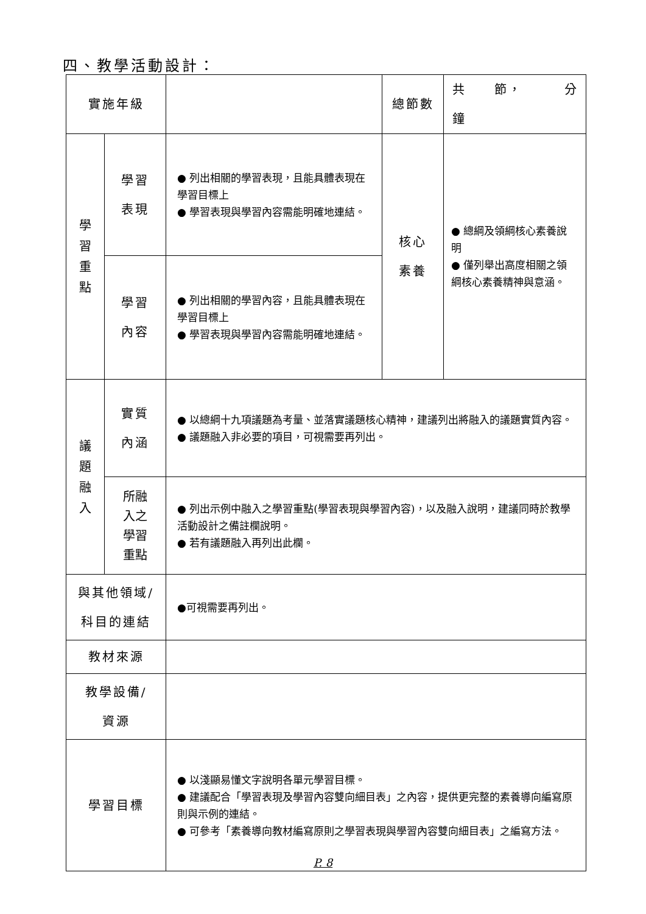四、教學活動設計：
| 實施年級 | | | 總節數 | 共 節， 分鐘 |
| 學 習 重 點 | 學習 表現 | ● 列出相關的學習表現，且能具體表現在學習目標上 ● 學習表現與學習內容需能明確地連結。 | 核心 素養 | ● 總綱及領綱核心素養說明 ● 僅列舉出高度相關之領綱核心素養精神與意涵。 |
| | 學習 內容 | ● 列出相關的學習內容，且能具體表現在學習目標上 ● 學習表現與學習內容需能明確地連結。 | | |
| 議 題 融 入 | 實質 內涵 | ● 以總綱十九項議題為考量、並落實議題核心精神，建議列出將融入的議題實質內容。 ● 議題融入非必要的項目，可視需要再列出。 | | |
| | 所融 入之 學習 重點 | ● 列出示例中融入之學習重點(學習表現與學習內容)，以及融入說明，建議同時於教學活動設計之備註欄說明。 ● 若有議題融入再列出此欄。 | | |
| 與其他領域/ 科目的連結 | | ●可視需要再列出。 | | |
| 教材來源 | | | | |
| 教學設備/ 資源 | | | | |
| 學習目標 | | ● 以淺顯易懂文字說明各單元學習目標。 ● 建議配合「學習表現及學習內容雙向細目表」之內容，提供更完整的素養導向編寫原則與示例的連結。 ● 可參考「素養導向教材編寫原則之學習表現與學習內容雙向細目表」之編寫方法。 | | |
P. 8